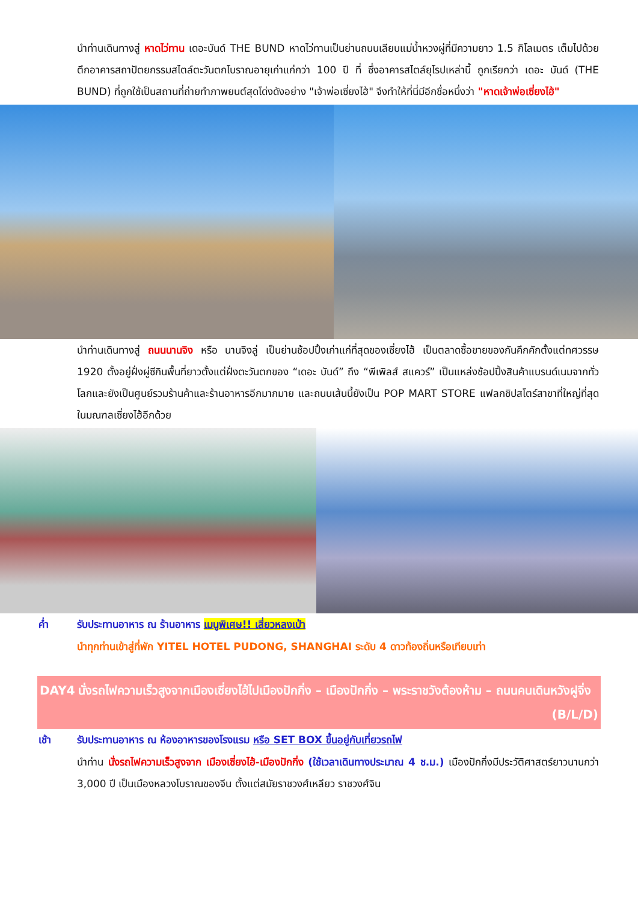นำท่านเดินทางสู่ หาดไว่ทาน เดอะบันด์ THE BUND หาดไว่ทานเป็นย่านถนนเลียบแม่น้ำหวงผู่ที่มีความยาว 1.5 กิโลเมตร เต็มไปด้วยตึกอาคารสถาปัตยกรรมสไตล์ตะวันตกโบราณอายุเก่าแก่กว่า 100 ปี ที่ ซึ่งอาคารสไตล์ยุโรปเหล่านี้ ถูกเรียกว่า เดอะ บันด์ (THE BUND) ที่ถูกใช้เป็นสถานที่ถ่ายทำภาพยนต์สุดโด่งดังอย่าง "เจ้าพ่อเซี่ยงไฮ้" จึงทำให้ที่นี่มีอีกชื่อหนึ่งว่า "หาดเจ้าพ่อเซี่ยงไฮ้"
นำท่านเดินทางสู่ ถนนนานจิง หรือ นานจิงลู่ เป็นย่านช้อปปิ้งเก่าแก่ที่สุดของเซี่ยงไฮ้ เป็นตลาดซื้อขายของกันคึกคักตั้งแต่ทศวรรษ 1920 ตั้งอยู่ฝั่งผู่ซีกินพื้นที่ยาวตั้งแต่ฝั่งตะวันตกของ “เดอะ บันด์” ถึง “พีเพิลส์ สแควร์” เป็นแหล่งช้อปปิ้งสินค้าแบรนด์เนมจากทั่วโลกและยังเป็นศูนย์รวมร้านค้าและร้านอาหารอีกมากมาย และถนนเส้นนี้ยังเป็น POP MART STORE แฟลกชิปสโตร์สาขาที่ใหญ่ที่สุดในมณฑลเซี่ยงไฮ้อีกด้วย
ค่ำ รับประทานอาหาร ณ ร้านอาหาร เมนูพิเศษ!! เสี่ยวหลงเป่า
นำทุกท่านเข้าสู่ที่พัก YITEL HOTEL PUDONG, SHANGHAI ระดับ 4 ดาวท้องถิ่นหรือเทียบเท่า
DAY4 นั่งรถไฟความเร็วสูงจากเมืองเซี่ยงไฮ้ไปเมืองปักกิ่ง – เมืองปักกิ่ง – พระราชวังต้องห้าม – ถนนคนเดินหวังฝูจิ่ง (B/L/D)
เช้า รับประทานอาหาร ณ ห้องอาหารของโรงแรม หรือ SET BOX ขึ้นอยู่กับเที่ยวรถไฟ
นำท่าน นั่งรถไฟความเร็วสูงจาก เมืองเซี่ยงไฮ้-เมืองปักกิ่ง (ใช้เวลาเดินทางประมาณ 4 ช.ม.) เมืองปักกิ่งมีประวัติศาสตร์ยาวนานกว่า 3,000 ปี เป็นเมืองหลวงโบราณของจีน ตั้งแต่สมัยราชวงศ์เหลียว ราชวงศ์จิน